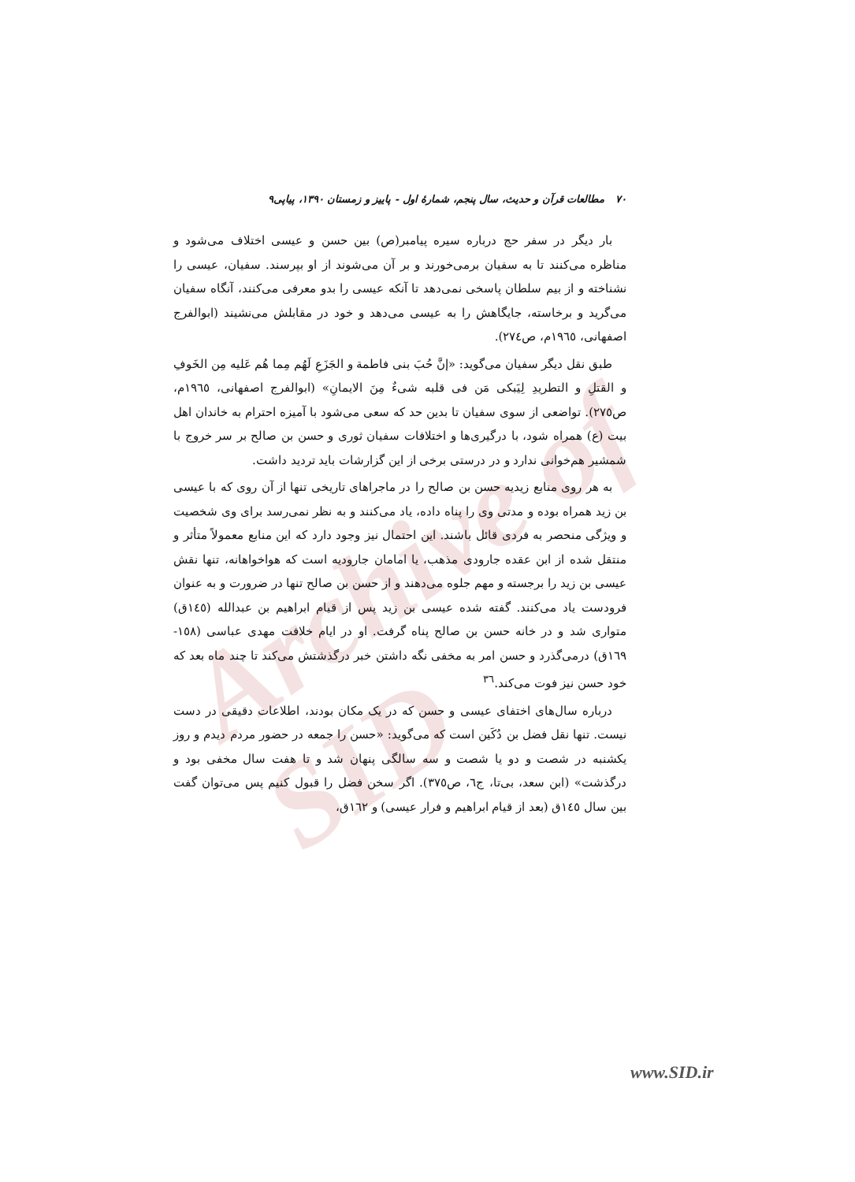Archive of SID
۷۰ مطالعات قرآن و حدیث، سال پنجم، شمارهٔ اول - پاییز و زمستان ۱۳۹۰، پیاپی۹
بار دیگر در سفر حج درباره سیره پیامبر(ص) بین حسن و عیسی اختلاف می‌شود و مناظره می‌کنند تا به سفیان برمی‌خورند و بر آن می‌شوند از او بپرسند. سفیان، عیسی را نشناخته و از بیم سلطان پاسخی نمی‌دهد تا آنکه عیسی را بدو معرفی می‌کنند، آنگاه سفیان می‌گرید و برخاسته، جایگاهش را به عیسی می‌دهد و خود در مقابلش می‌نشیند (ابوالفرج اصفهانی، ۱۹٦٥م، ص۲۷٤).
طبق نقل دیگر سفیان می‌گوید: «إنَّ حُبَ بنی فاطمة و الجَزَعِ لَهُم مِما هُم عَلیه مِن الخَوفِ و القتلِ و التطریدِ لِیَبکی مَن فی قلبه شیءٌ مِنَ الایمانِ» (ابوالفرج اصفهانی، ۱۹٦٥م، ص۲۷٥). تواضعی از سوی سفیان تا بدین حد که سعی می‌شود با آمیزه احترام به خاندان اهل بیت (ع) همراه شود، با درگیری‌ها و اختلافات سفیان ثوری و حسن بن صالح بر سر خروج با شمشیر هم‌خوانی ندارد و در درستی برخی از این گزارشات باید تردید داشت.
به هر روی منابع زیدیه حسن بن صالح را در ماجراهای تاریخی تنها از آن روی که با عیسی بن زید همراه بوده و مدتی وی را پناه داده، یاد می‌کنند و به نظر نمی‌رسد برای وی شخصیت و ویژگی منحصر به فردی قائل باشند. این احتمال نیز وجود دارد که این منابع معمولاً متأثر و منتقل شده از ابن عقده جارودی مذهب، یا امامان جارودیه است که هواخواهانه، تنها نقش عیسی بن زید را برجسته و مهم جلوه می‌دهند و از حسن بن صالح تنها در ضرورت و به عنوان فرودست یاد می‌کنند. گفته شده عیسی بن زید پس از قیام ابراهیم بن عبدالله (۱٤٥ق) متواری شد و در خانه حسن بن صالح پناه گرفت. او در ایام خلافت مهدی عباسی (۱٥۸- ۱٦۹ق) درمی‌گذرد و حسن امر به مخفی نگه داشتن خبر درگذشتش می‌کند تا چند ماه بعد که خود حسن نیز فوت می‌کند.<sup>۳٦</sup>
درباره سال‌های اختفای عیسی و حسن که در یک مکان بودند، اطلاعات دقیقی در دست نیست. تنها نقل فضل بن دُکَین است که می‌گوید: «حسن را جمعه در حضور مردم دیدم و روز یکشنبه در شصت و دو یا شصت و سه سالگی پنهان شد و تا هفت سال مخفی بود و درگذشت» (ابن سعد، بی‌تا، ج٦، ص۳۷٥). اگر سخن فضل را قبول کنیم پس می‌توان گفت بین سال ۱٤٥ق (بعد از قیام ابراهیم و فرار عیسی) و ۱٦۲ق،
www.SID.ir